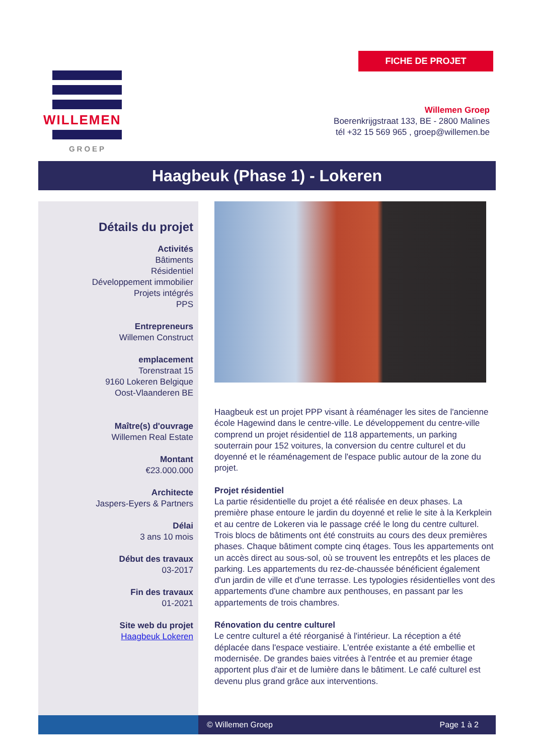FICHE DE PROJET
WILLEMEN
GROEP
Willemen Groep
Boerenkrijgstraat 133, BE - 2800 Malines
tél +32 15 569 965 , groep@willemen.be
Haagbeuk (Phase 1) - Lokeren
Détails du projet
Activités
Bâtiments
Résidentiel
Développement immobilier
Projets intégrés
PPS
Entrepreneurs
Willemen Construct
emplacement
Torenstraat 15
9160 Lokeren Belgique
Oost-Vlaanderen BE
Maître(s) d'ouvrage
Willemen Real Estate
Montant
€23.000.000
Architecte
Jaspers-Eyers & Partners
Délai
3 ans 10 mois
Début des travaux
03-2017
Fin des travaux
01-2021
Site web du projet
Haagbeuk Lokeren
Haagbeuk est un projet PPP visant à réaménager les sites de l'ancienne école Hagewind dans le centre-ville. Le développement du centre-ville comprend un projet résidentiel de 118 appartements, un parking souterrain pour 152 voitures, la conversion du centre culturel et du doyenné et le réaménagement de l'espace public autour de la zone du projet.
Projet résidentiel
La partie résidentielle du projet a été réalisée en deux phases. La première phase entoure le jardin du doyenné et relie le site à la Kerkplein et au centre de Lokeren via le passage créé le long du centre culturel. Trois blocs de bâtiments ont été construits au cours des deux premières phases. Chaque bâtiment compte cinq étages. Tous les appartements ont un accès direct au sous-sol, où se trouvent les entrepôts et les places de parking. Les appartements du rez-de-chaussée bénéficient également d'un jardin de ville et d'une terrasse. Les typologies résidentielles vont des appartements d'une chambre aux penthouses, en passant par les appartements de trois chambres.
Rénovation du centre culturel
Le centre culturel a été réorganisé à l'intérieur. La réception a été déplacée dans l'espace vestiaire. L'entrée existante a été embellie et modernisée. De grandes baies vitrées à l'entrée et au premier étage apportent plus d'air et de lumière dans le bâtiment. Le café culturel est devenu plus grand grâce aux interventions.
© Willemen Groep Page 1 à 2